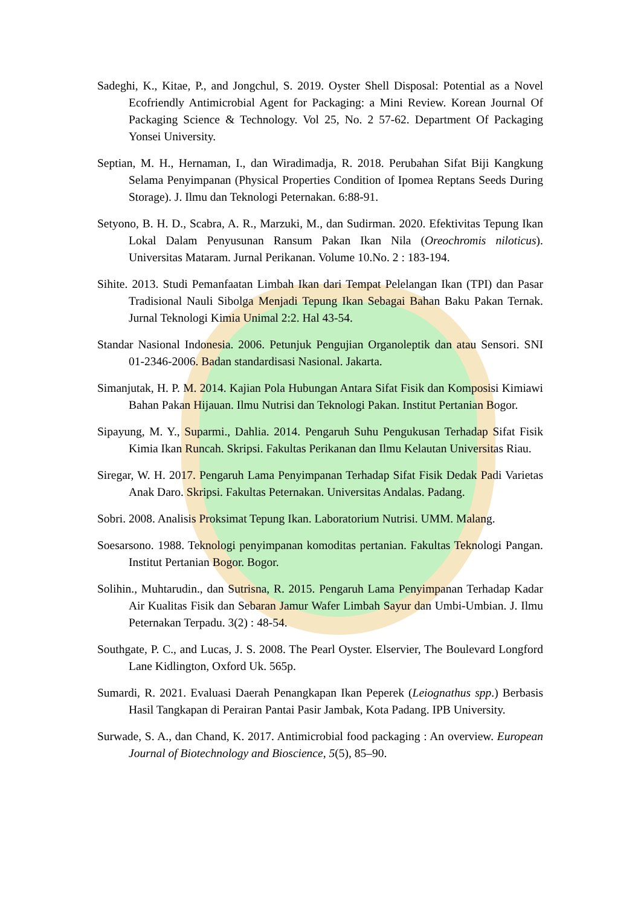Sadeghi, K., Kitae, P., and Jongchul, S. 2019. Oyster Shell Disposal: Potential as a Novel Ecofriendly Antimicrobial Agent for Packaging: a Mini Review. Korean Journal Of Packaging Science & Technology. Vol 25, No. 2 57-62. Department Of Packaging Yonsei University.
Septian, M. H., Hernaman, I., dan Wiradimadja, R. 2018. Perubahan Sifat Biji Kangkung Selama Penyimpanan (Physical Properties Condition of Ipomea Reptans Seeds During Storage). J. Ilmu dan Teknologi Peternakan. 6:88-91.
Setyono, B. H. D., Scabra, A. R., Marzuki, M., dan Sudirman. 2020. Efektivitas Tepung Ikan Lokal Dalam Penyusunan Ransum Pakan Ikan Nila (Oreochromis niloticus). Universitas Mataram. Jurnal Perikanan. Volume 10.No. 2 : 183-194.
Sihite. 2013. Studi Pemanfaatan Limbah Ikan dari Tempat Pelelangan Ikan (TPI) dan Pasar Tradisional Nauli Sibolga Menjadi Tepung Ikan Sebagai Bahan Baku Pakan Ternak. Jurnal Teknologi Kimia Unimal 2:2. Hal 43-54.
Standar Nasional Indonesia. 2006. Petunjuk Pengujian Organoleptik dan atau Sensori. SNI 01-2346-2006. Badan standardisasi Nasional. Jakarta.
Simanjutak, H. P. M. 2014. Kajian Pola Hubungan Antara Sifat Fisik dan Komposisi Kimiawi Bahan Pakan Hijauan. Ilmu Nutrisi dan Teknologi Pakan. Institut Pertanian Bogor.
Sipayung, M. Y., Suparmi., Dahlia. 2014. Pengaruh Suhu Pengukusan Terhadap Sifat Fisik Kimia Ikan Runcah. Skripsi. Fakultas Perikanan dan Ilmu Kelautan Universitas Riau.
Siregar, W. H. 2017. Pengaruh Lama Penyimpanan Terhadap Sifat Fisik Dedak Padi Varietas Anak Daro. Skripsi. Fakultas Peternakan. Universitas Andalas. Padang.
Sobri. 2008. Analisis Proksimat Tepung Ikan. Laboratorium Nutrisi. UMM. Malang.
Soesarsono. 1988. Teknologi penyimpanan komoditas pertanian. Fakultas Teknologi Pangan. Institut Pertanian Bogor. Bogor.
Solihin., Muhtarudin., dan Sutrisna, R. 2015. Pengaruh Lama Penyimpanan Terhadap Kadar Air Kualitas Fisik dan Sebaran Jamur Wafer Limbah Sayur dan Umbi-Umbian. J. Ilmu Peternakan Terpadu. 3(2) : 48-54.
Southgate, P. C., and Lucas, J. S. 2008. The Pearl Oyster. Elservier, The Boulevard Longford Lane Kidlington, Oxford Uk. 565p.
Sumardi, R. 2021. Evaluasi Daerah Penangkapan Ikan Peperek (Leiognathus spp.) Berbasis Hasil Tangkapan di Perairan Pantai Pasir Jambak, Kota Padang. IPB University.
Surwade, S. A., dan Chand, K. 2017. Antimicrobial food packaging : An overview. European Journal of Biotechnology and Bioscience, 5(5), 85–90.